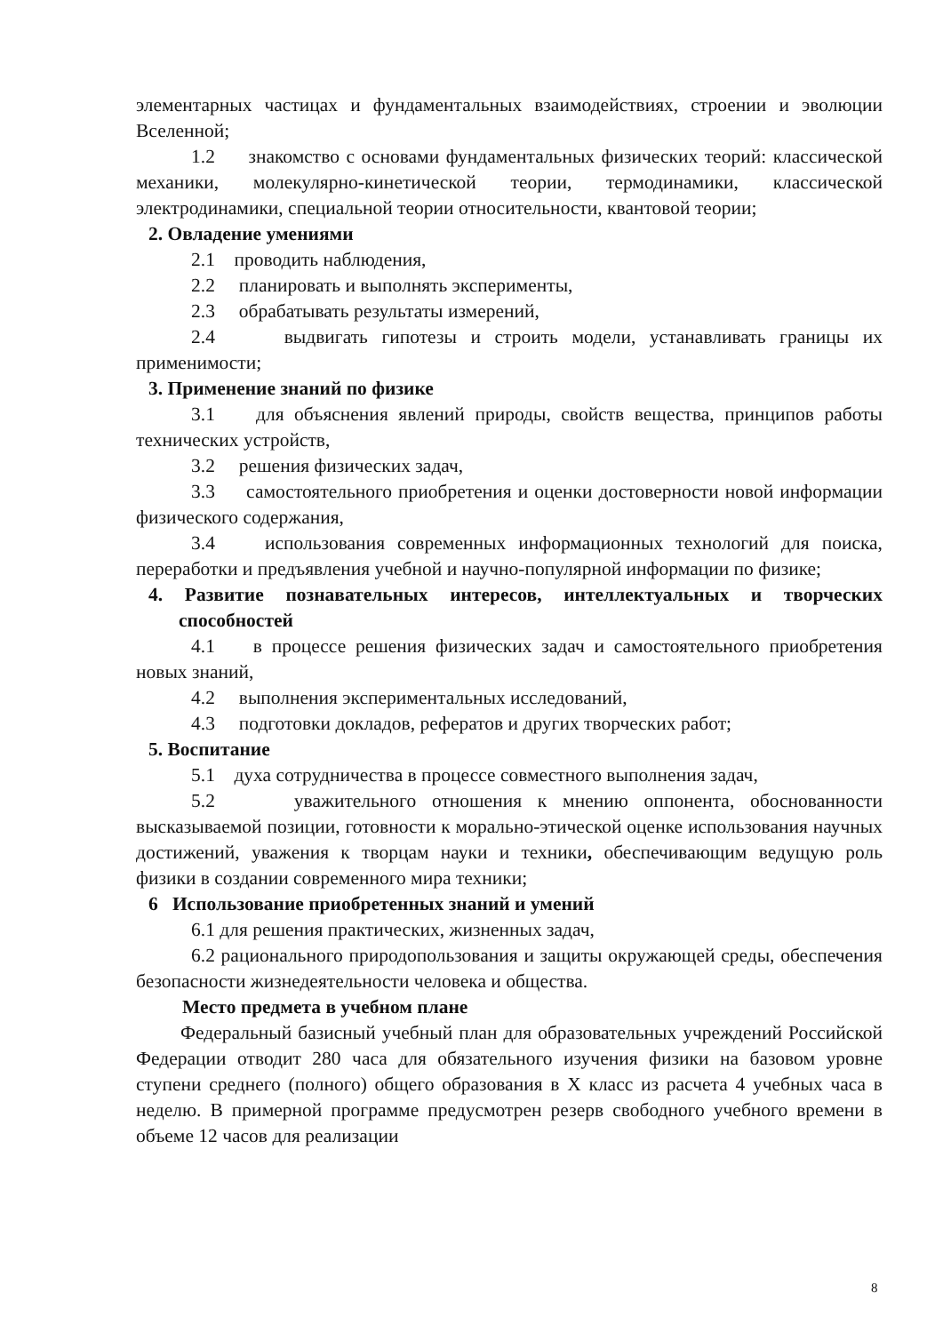элементарных частицах и фундаментальных взаимодействиях, строении и эволюции Вселенной;
1.2 знакомство с основами фундаментальных физических теорий: классической механики, молекулярно-кинетической теории, термодинамики, классической электродинамики, специальной теории относительности, квантовой теории;
2. Овладение умениями
2.1 проводить наблюдения,
2.2 планировать и выполнять эксперименты,
2.3 обрабатывать результаты измерений,
2.4 выдвигать гипотезы и строить модели, устанавливать границы их применимости;
3. Применение знаний по физике
3.1 для объяснения явлений природы, свойств вещества, принципов работы технических устройств,
3.2 решения физических задач,
3.3 самостоятельного приобретения и оценки достоверности новой информации физического содержания,
3.4 использования современных информационных технологий для поиска, переработки и предъявления учебной и научно-популярной информации по физике;
4. Развитие познавательных интересов, интеллектуальных и творческих способностей
4.1 в процессе решения физических задач и самостоятельного приобретения новых знаний,
4.2 выполнения экспериментальных исследований,
4.3 подготовки докладов, рефератов и других творческих работ;
5. Воспитание
5.1 духа сотрудничества в процессе совместного выполнения задач,
5.2 уважительного отношения к мнению оппонента, обоснованности высказываемой позиции, готовности к морально-этической оценке использования научных достижений, уважения к творцам науки и техники, обеспечивающим ведущую роль физики в создании современного мира техники;
6 Использование приобретенных знаний и умений
6.1 для решения практических, жизненных задач,
6.2 рационального природопользования и защиты окружающей среды, обеспечения безопасности жизнедеятельности человека и общества.
Место предмета в учебном плане
Федеральный базисный учебный план для образовательных учреждений Российской Федерации отводит 280 часа для обязательного изучения физики на базовом уровне ступени среднего (полного) общего образования в X класс из расчета 4 учебных часа в неделю. В примерной программе предусмотрен резерв свободного учебного времени в объеме 12 часов для реализации
8